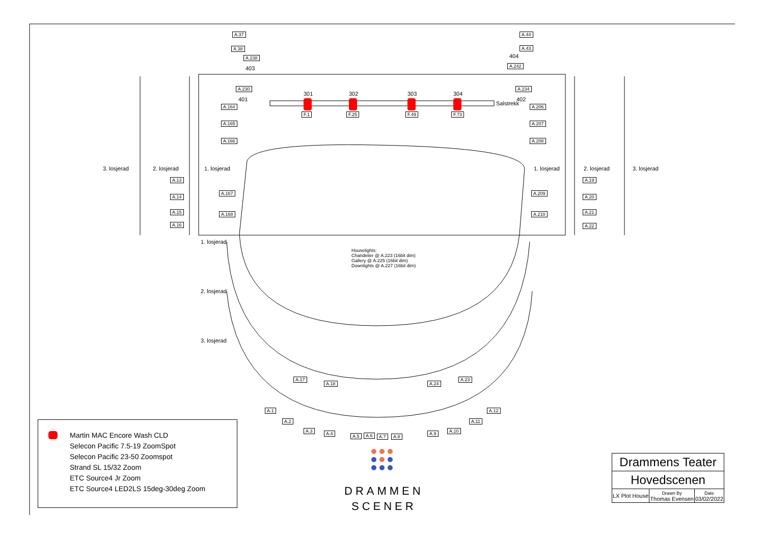A.37 A.44
A.38 A.43
A.238 404
403 A.242
A.230 A.234
401 402
301 302 303 304
Salstrekk
F.1 F.25 F.49 F.73
A.164 A.206
A.165 A.207
A.166 A.208
3. losjerad 2. losjerad 1. losjerad 1. losjerad 2. losjerad 3. losjerad
A.13 A.19
A.167 A.209
A.14 A.20
A.15 A.21 A.168 A.210
A.16 A.22
1. losjerad
2. losjerad
3. losjerad
Houselights:
Chandelier @ A.223 (16bit dim)
Gallery @ A.225 (16bit dim)
Downlights @ A.227 (16bit dim)
A.17
A.18 A.24
A.23
A.1
A.2
A.3 A.4 A.5 A.6 A.7 A.8
A.9 A.10
A.11
A.12
Martin MAC Encore Wash CLD
Selecon Pacific 7.5-19 ZoomSpot
Selecon Pacific 23-50 Zoomspot
Strand SL 15/32 Zoom
ETC Source4 Jr Zoom
ETC Source4 LED2LS 15deg-30deg Zoom
DRAMMEN
SCENER
| Drammens Teater | | |
| Hovedscenen | | |
| LX Plot House | Drawn By Thomas Evensen | Date 03/02/2022 |